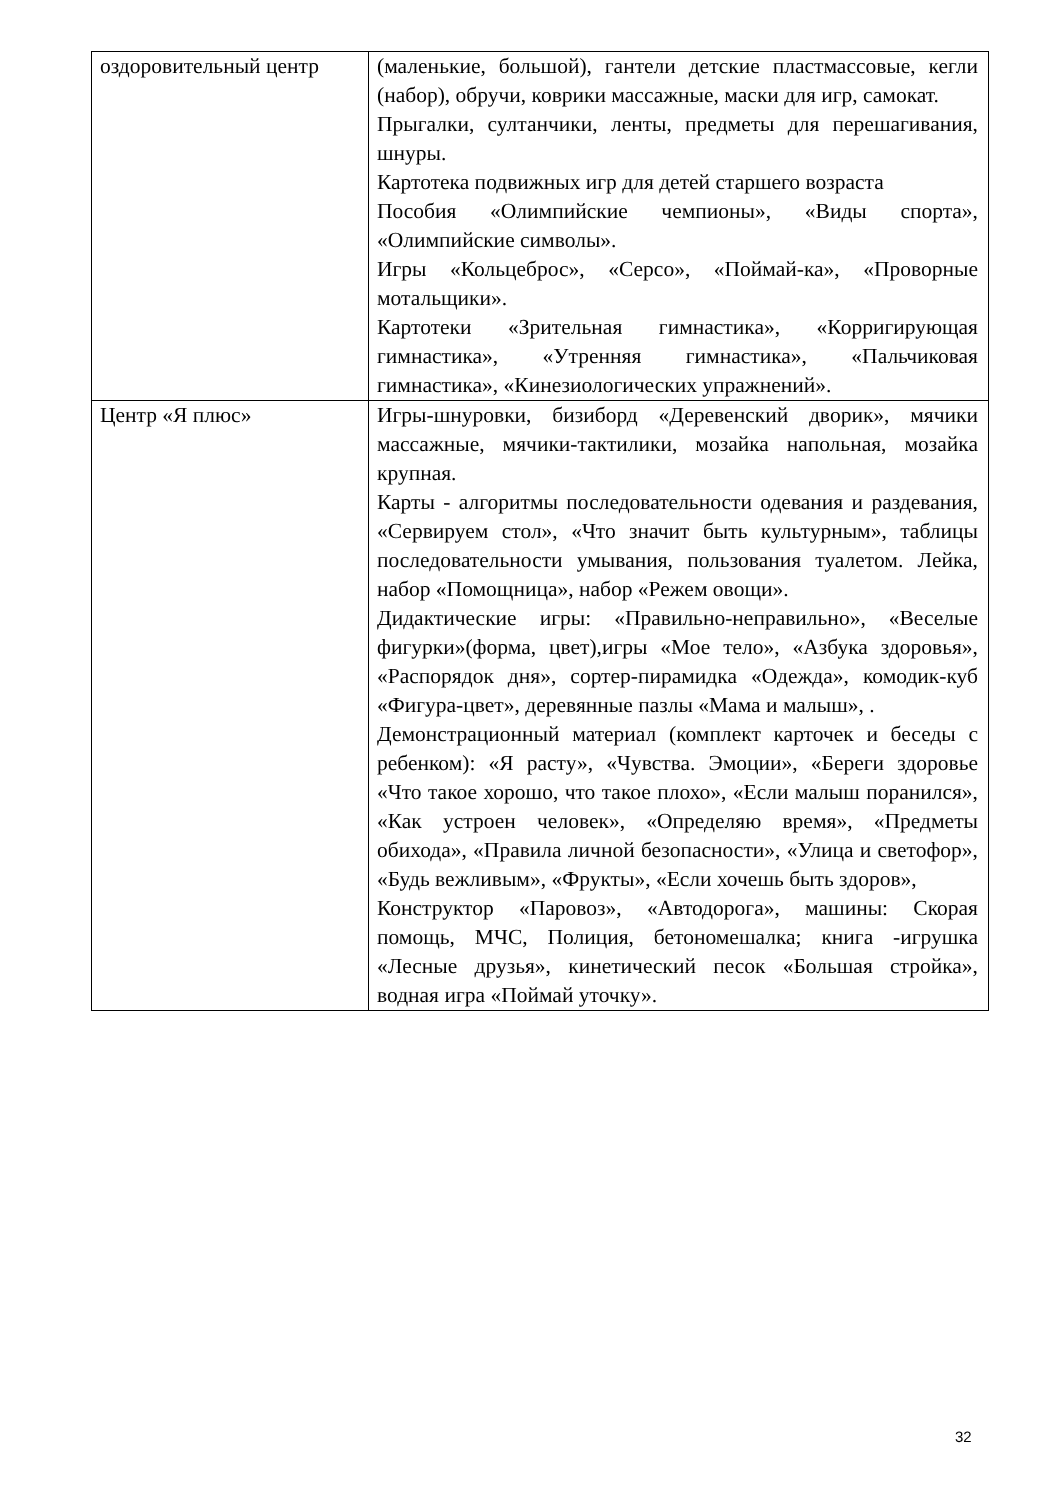| оздоровительный центр | (маленькие, большой), гантели детские пластмассовые, кегли (набор), обручи, коврики массажные, маски для игр, самокат. Прыгалки, султанчики, ленты, предметы для перешагивания, шнуры. Картотека подвижных игр для детей старшего возраста Пособия «Олимпийские чемпионы», «Виды спорта», «Олимпийские символы». Игры «Кольцеброс», «Серсо», «Поймай-ка», «Проворные мотальщики». Картотеки «Зрительная гимнастика», «Корригирующая гимнастика», «Утренняя гимнастика», «Пальчиковая гимнастика», «Кинезиологических упражнений». |
| Центр «Я плюс» | Игры-шнуровки, бизиборд «Деревенский дворик», мячики массажные, мячики-тактилики, мозайка напольная, мозайка крупная. Карты - алгоритмы последовательности одевания и раздевания, «Сервируем стол», «Что значит быть культурным», таблицы последовательности умывания, пользования туалетом. Лейка, набор «Помощница», набор «Режем овощи». Дидактические игры: «Правильно-неправильно», «Веселые фигурки»(форма, цвет),игры «Мое тело», «Азбука здоровья», «Распорядок дня», сортер-пирамидка «Одежда», комодик-куб «Фигура-цвет», деревянные пазлы «Мама и малыш», . Демонстрационный материал (комплект карточек и беседы с ребенком): «Я расту», «Чувства. Эмоции», «Береги здоровье «Что такое хорошо, что такое плохо», «Если малыш поранился», «Как устроен человек», «Определяю время», «Предметы обихода», «Правила личной безопасности», «Улица и светофор», «Будь вежливым», «Фрукты», «Если хочешь быть здоров», Конструктор «Паровоз», «Автодорога», машины: Скорая помощь, МЧС, Полиция, бетономешалка; книга -игрушка «Лесные друзья», кинетический песок «Большая стройка», водная игра «Поймай уточку». |
32